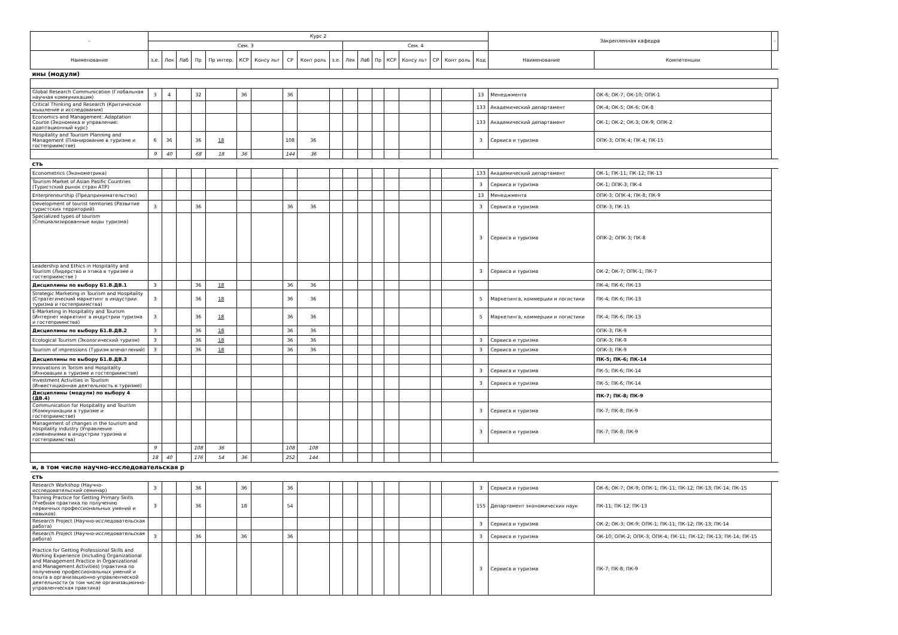| - | Курс 2 | | | | | | | | | | | | | | | | | | Закрепленная кафедра | | - |
| --- | --- | --- | --- | --- | --- | --- | --- | --- | --- | --- | --- | --- | --- | --- | --- | --- | --- | --- | --- | --- | --- |
| | Сем. 3 | | | | | | | | | | Сем. 4 | | | | | | | | | | |
| Наименование | з.е. | Лек | Лаб | Пр | Пр интер. | КСР | Консу льт | СР | Конт роль | з.е. | Лек | Лаб | Пр | КСР | Консу льт | СР | Конт роль | Код | Наименование | Компетенции | |
| ины (модули) | | | | | | | | | | | | | | | | | | | | | |
| Global Research Communication (Глобальная научная коммуникация) | 3 | 4 | | 32 | | 36 | | 36 | | | | | | | | | | 13 | Менеджмента | ОК-6; ОК-7; ОК-10; ОПК-1 | |
| Critical Thinking and Research (Критическое мышление и исследования) | | | | | | | | | | | | | | | | | | 133 | Академический департамент | ОК-4; ОК-5; ОК-6; ОК-8 | |
| Economics and Management: Adaptation Course (Экономика и управление: адаптационный курс) | | | | | | | | | | | | | | | | | | 133 | Академический департамент | ОК-1; ОК-2; ОК-3; ОК-9; ОПК-2 | |
| Hospitality and Tourism Planning and Management (Планирование в туризме и гостеприимстве) | 6 | 36 | | 36 | 18 | | | 108 | 36 | | | | | | | | | 3 | Сервиса и туризма | ОПК-3; ОПК-4; ПК-4; ПК-15 | |
| | 9 | 40 | | 68 | 18 | 36 | | 144 | 36 | | | | | | | | | | | | |
| сть | | | | | | | | | | | | | | | | | | | | | |
| Econometrics (Эконометрика) | | | | | | | | | | | | | | | | | | 133 | Академический департамент | ОК-1; ПК-11; ПК-12; ПК-13 | |
| Tourism Market of Asian Pasific Countries (Туристский рынок стран АТР) | | | | | | | | | | | | | | | | | | 3 | Сервиса и туризма | ОК-1; ОПК-3; ПК-4 | |
| Enterpreneurship (Предпринимательство) | | | | | | | | | | | | | | | | | | 13 | Менеджмента | ОПК-3; ОПК-4; ПК-8; ПК-9 | |
| Development of tourist territories (Развитие туристских территорий) | 3 | | | 36 | | | | 36 | 36 | | | | | | | | | 3 | Сервиса и туризма | ОПК-3; ПК-15 | |
| Specialized types of tourism (Специализированные виды туризма) | | | | | | | | | | | | | | | | | | 3 | Сервиса и туризма | ОПК-2; ОПК-3; ПК-8 | |
| Leadership and Ethics in Hospitality and Tourism (Лидерство и этика в туризме и гостеприимстве ) | | | | | | | | | | | | | | | | | | 3 | Сервиса и туризма | ОК-2; ОК-7; ОПК-1; ПК-7 | |
| Дисциплины по выбору Б1.В.ДВ.1 | 3 | | | 36 | 18 | | | 36 | 36 | | | | | | | | | | | ПК-4; ПК-6; ПК-13 | |
| Strategic Marketing in Tourism and Hospitality (Стратегический маркетинг в индустрии туризма и гостеприимства) | 3 | | | 36 | 18 | | | 36 | 36 | | | | | | | | | 5 | Маркетинга, коммерции и логистики | ПК-4; ПК-6; ПК-13 | |
| E-Marketing in Hospitality and Tourism (Интернет маркетинг в индустрии туризма и гостеприимства) | 3 | | | 36 | 18 | | | 36 | 36 | | | | | | | | | 5 | Маркетинга, коммерции и логистики | ПК-4; ПК-6; ПК-13 | |
| Дисциплины по выбору Б1.В.ДВ.2 | 3 | | | 36 | 18 | | | 36 | 36 | | | | | | | | | | | ОПК-3; ПК-9 | |
| Ecological Tourism (Экологический туризм) | 3 | | | 36 | 18 | | | 36 | 36 | | | | | | | | | 3 | Сервиса и туризма | ОПК-3; ПК-9 | |
| Tourism of impressions (Туризм впечатлений) | 3 | | | 36 | 18 | | | 36 | 36 | | | | | | | | | 3 | Сервиса и туризма | ОПК-3; ПК-9 | |
| Дисциплины по выбору Б1.В.ДВ.3 | | | | | | | | | | | | | | | | | | | | ПК-5; ПК-6; ПК-14 | |
| Innovations in Torism and Hospitality (Инновации в туризме и гостеприимстве) | | | | | | | | | | | | | | | | | | 3 | Сервиса и туризма | ПК-5; ПК-6; ПК-14 | |
| Investment Activities in Tourism (Инвестиционная деятельность в туризме) | | | | | | | | | | | | | | | | | | 3 | Сервиса и туризма | ПК-5; ПК-6; ПК-14 | |
| Дисциплины (модули) по выбору 4 (ДВ.4) | | | | | | | | | | | | | | | | | | | | ПК-7; ПК-8; ПК-9 | |
| Communication for Hospitality and Tourism (Коммуникации в туризме и гостеприимстве) | | | | | | | | | | | | | | | | | | 3 | Сервиса и туризма | ПК-7; ПК-8; ПК-9 | |
| Management of changes in the tourism and hospitality industry (Управление изменениями в индустрии туризма и гостеприимства) | | | | | | | | | | | | | | | | | | 3 | Сервиса и туризма | ПК-7; ПК-8; ПК-9 | |
| | 9 | | | 108 | 36 | | | 108 | 108 | | | | | | | | | | | | |
| | 18 | 40 | | 176 | 54 | 36 | | 252 | 144 | | | | | | | | | | | | |
| и, в том числе научно-исследовательская р | | | | | | | | | | | | | | | | | | | | | |
| сть | | | | | | | | | | | | | | | | | | | | | |
| Research Workshop (Научно-исследовательский семинар) | 3 | | | 36 | | 36 | | 36 | | | | | | | | | | 3 | Сервиса и туризма | ОК-6; ОК-7; ОК-9; ОПК-1; ПК-11; ПК-12; ПК-13; ПК-14; ПК-15 | |
| Training Practice for Getting Primary Skills (Учебная практика по получению первичных профессиональных умений и навыков) | 3 | | | 36 | | 18 | | 54 | | | | | | | | | | 155 | Департамент экономических наук | ПК-11; ПК-12; ПК-13 | |
| Research Project (Научно-исследовательская работа) | | | | | | | | | | | | | | | | | | 3 | Сервиса и туризма | ОК-2; ОК-3; ОК-9; ОПК-1; ПК-11; ПК-12; ПК-13; ПК-14 | |
| Research Project (Научно-исследовательская работа) | 3 | | | 36 | | 36 | | 36 | | | | | | | | | | 3 | Сервиса и туризма | ОК-10; ОПК-2; ОПК-3; ОПК-4; ПК-11; ПК-12; ПК-13; ПК-14; ПК-15 | |
| Practice for Getting Professional Skills and Working Experience (Including Organizational and Management Practice in Organizational and Management Activities) (практика по получению профессиональных умений и опыта в организационно-управленческой деятельности (в том числе организационно-управленческая практика) | | | | | | | | | | | | | | | | | | 3 | Сервиса и туризма | ПК-7; ПК-8; ПК-9 | |